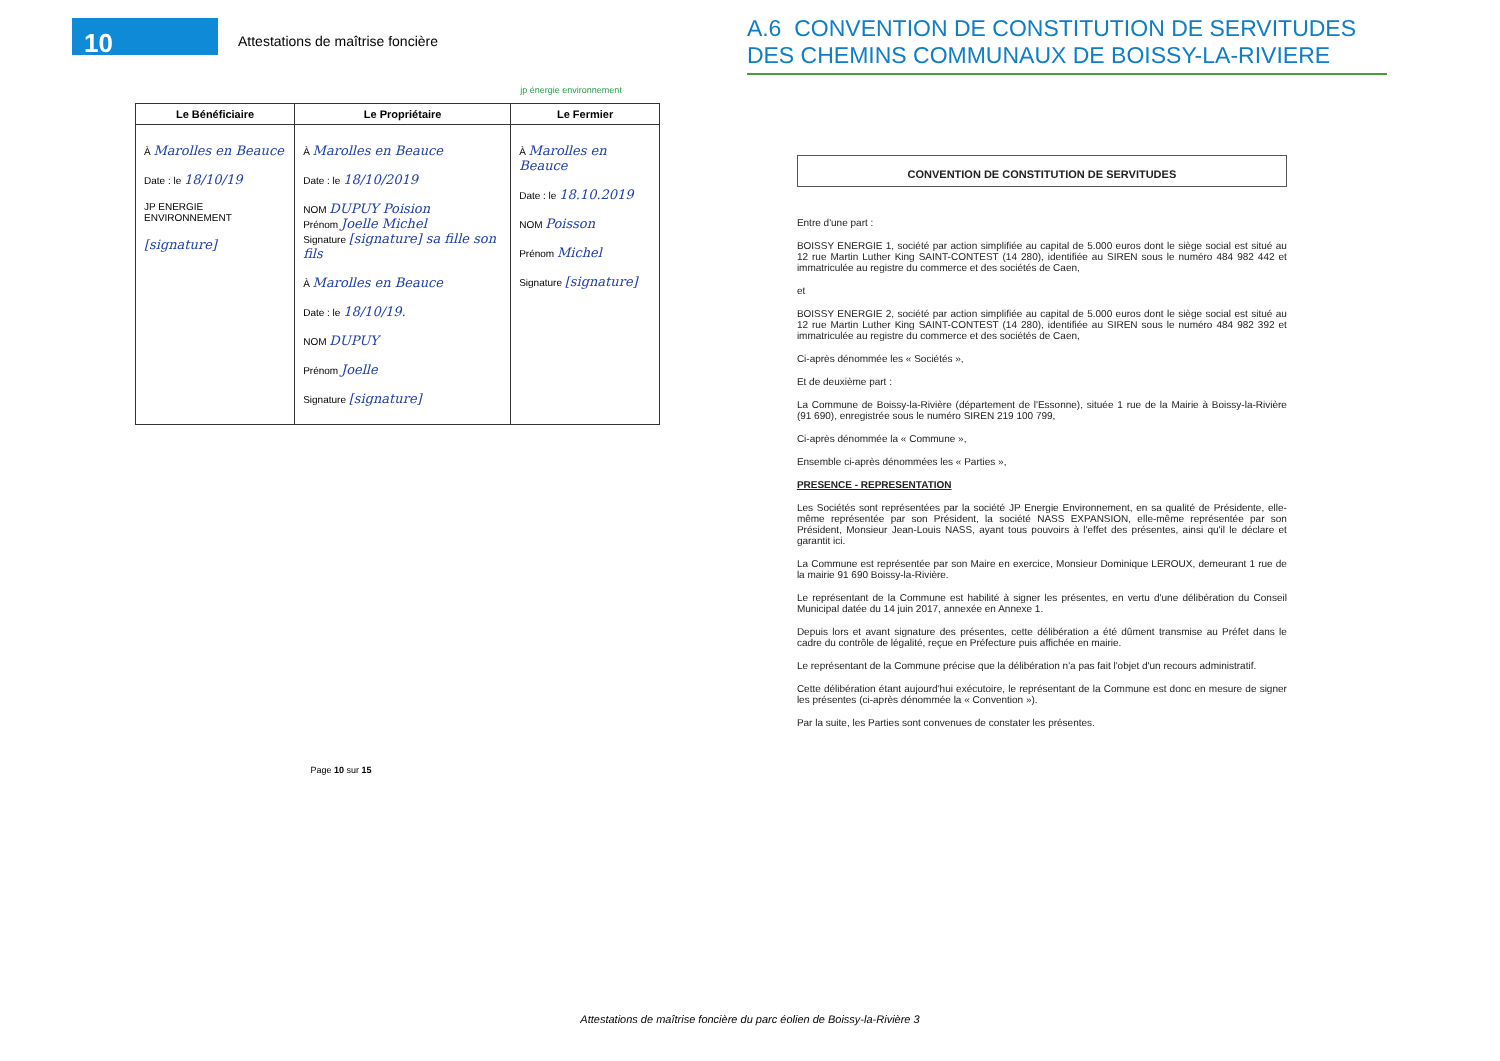10
Attestations de maîtrise foncière
jp énergie environnement
| Le Bénéficiaire | Le Propriétaire | Le Fermier |
| --- | --- | --- |
| À Marolles en Beauce Date : le 18/10/19 JP ENERGIE ENVIRONNEMENT [signature] | À Marolles en Beauce Date : le 18/10/2019 NOM DUPUY Poision Prénom Joelle Michel Signature [signature] sa fille son fils À Marolles en Beauce Date : le 18/10/19. NOM DUPUY Prénom Joelle Signature [signature] | À Marolles en Beauce Date : le 18.10.2019 NOM Poisson Prénom Michel Signature [signature] |
Page 10 sur 15
A.6 CONVENTION DE CONSTITUTION DE SERVITUDES DES CHEMINS COMMUNAUX DE BOISSY-LA-RIVIERE
CONVENTION DE CONSTITUTION DE SERVITUDES
Entre d'une part :
BOISSY ENERGIE 1, société par action simplifiée au capital de 5.000 euros dont le siège social est situé au 12 rue Martin Luther King SAINT-CONTEST (14 280), identifiée au SIREN sous le numéro 484 982 442 et immatriculée au registre du commerce et des sociétés de Caen,
et
BOISSY ENERGIE 2, société par action simplifiée au capital de 5.000 euros dont le siège social est situé au 12 rue Martin Luther King SAINT-CONTEST (14 280), identifiée au SIREN sous le numéro 484 982 392 et immatriculée au registre du commerce et des sociétés de Caen,
Ci-après dénommée les « Sociétés »,
Et de deuxième part :
La Commune de Boissy-la-Rivière (département de l'Essonne), située 1 rue de la Mairie à Boissy-la-Rivière (91 690), enregistrée sous le numéro SIREN 219 100 799,
Ci-après dénommée la « Commune »,
Ensemble ci-après dénommées les « Parties »,
PRESENCE - REPRESENTATION
Les Sociétés sont représentées par la société JP Energie Environnement, en sa qualité de Présidente, elle-même représentée par son Président, la société NASS EXPANSION, elle-même représentée par son Président, Monsieur Jean-Louis NASS, ayant tous pouvoirs à l'effet des présentes, ainsi qu'il le déclare et garantit ici.
La Commune est représentée par son Maire en exercice, Monsieur Dominique LEROUX, demeurant 1 rue de la mairie 91 690 Boissy-la-Rivière.
Le représentant de la Commune est habilité à signer les présentes, en vertu d'une délibération du Conseil Municipal datée du 14 juin 2017, annexée en Annexe 1.
Depuis lors et avant signature des présentes, cette délibération a été dûment transmise au Préfet dans le cadre du contrôle de légalité, reçue en Préfecture puis affichée en mairie.
Le représentant de la Commune précise que la délibération n'a pas fait l'objet d'un recours administratif.
Cette délibération étant aujourd'hui exécutoire, le représentant de la Commune est donc en mesure de signer les présentes (ci-après dénommée la « Convention »).
Par la suite, les Parties sont convenues de constater les présentes.
Attestations de maîtrise foncière du parc éolien de Boissy-la-Rivière 3